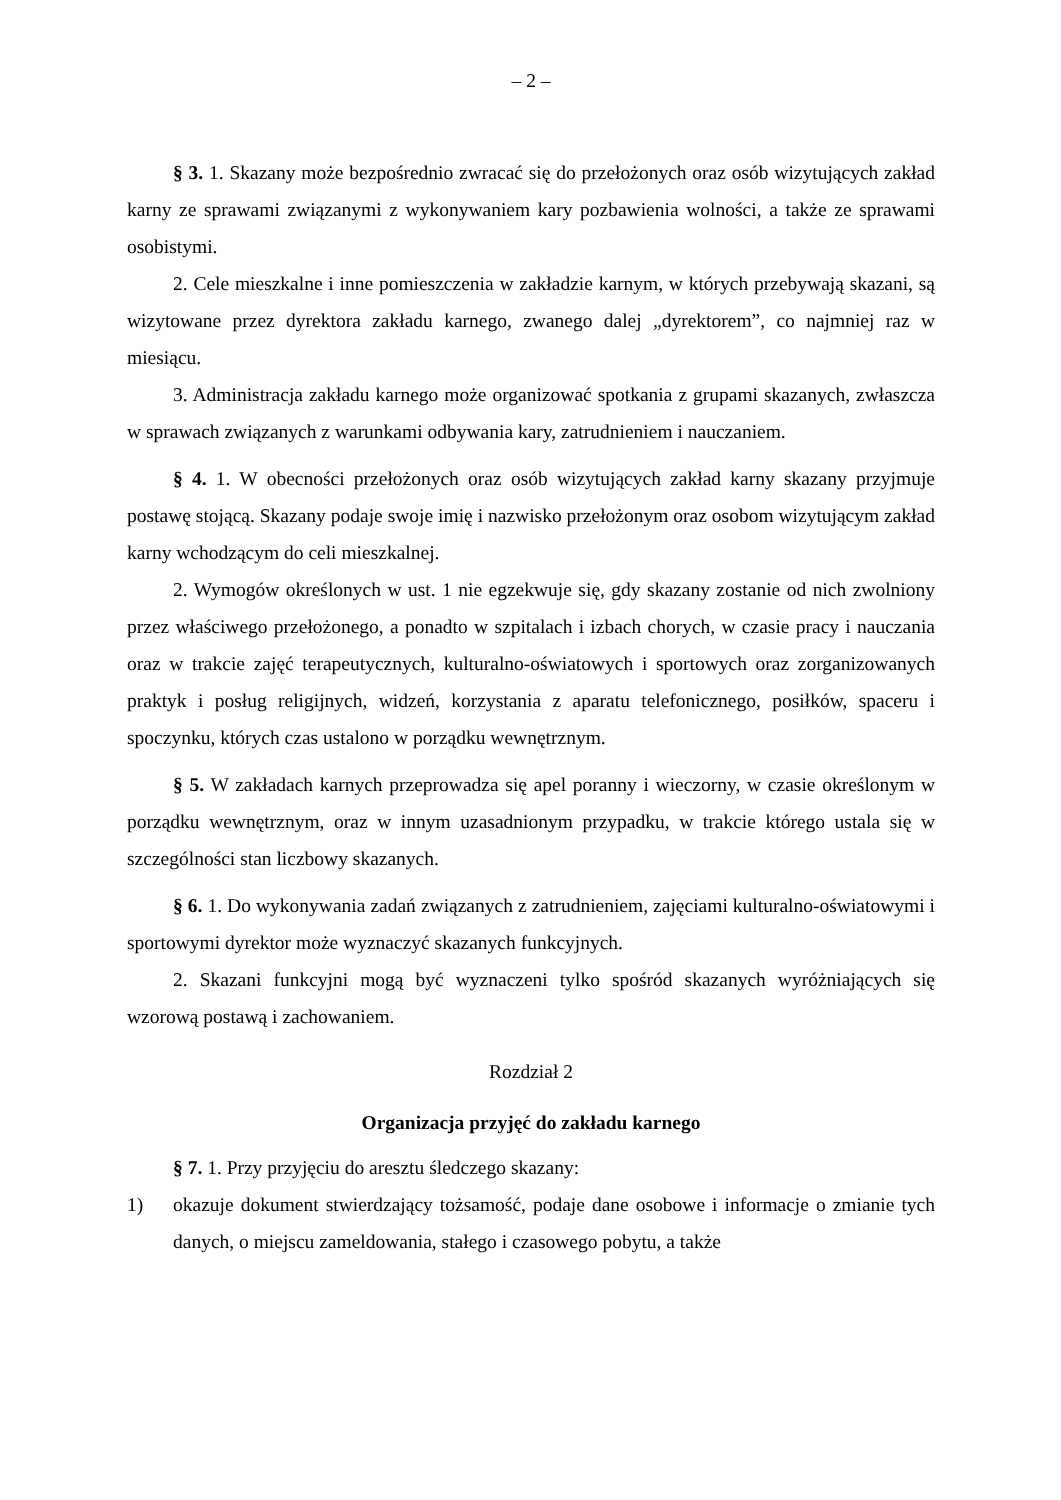– 2 –
§ 3. 1. Skazany może bezpośrednio zwracać się do przełożonych oraz osób wizytujących zakład karny ze sprawami związanymi z wykonywaniem kary pozbawienia wolności, a także ze sprawami osobistymi.
2. Cele mieszkalne i inne pomieszczenia w zakładzie karnym, w których przebywają skazani, są wizytowane przez dyrektora zakładu karnego, zwanego dalej „dyrektorem”, co najmniej raz w miesiącu.
3. Administracja zakładu karnego może organizować spotkania z grupami skazanych, zwłaszcza w sprawach związanych z warunkami odbywania kary, zatrudnieniem i nauczaniem.
§ 4. 1. W obecności przełożonych oraz osób wizytujących zakład karny skazany przyjmuje postawę stojącą. Skazany podaje swoje imię i nazwisko przełożonym oraz osobom wizytującym zakład karny wchodzącym do celi mieszkalnej.
2. Wymogów określonych w ust. 1 nie egzekwuje się, gdy skazany zostanie od nich zwolniony przez właściwego przełożonego, a ponadto w szpitalach i izbach chorych, w czasie pracy i nauczania oraz w trakcie zajęć terapeutycznych, kulturalno-oświatowych i sportowych oraz zorganizowanych praktyk i posług religijnych, widzeń, korzystania z aparatu telefonicznego, posiłków, spaceru i spoczynku, których czas ustalono w porządku wewnętrznym.
§ 5. W zakładach karnych przeprowadza się apel poranny i wieczorny, w czasie określonym w porządku wewnętrznym, oraz w innym uzasadnionym przypadku, w trakcie którego ustala się w szczególności stan liczbowy skazanych.
§ 6. 1. Do wykonywania zadań związanych z zatrudnieniem, zajęciami kulturalno-oświatowymi i sportowymi dyrektor może wyznaczyć skazanych funkcyjnych.
2. Skazani funkcyjni mogą być wyznaczeni tylko spośród skazanych wyróżniających się wzorową postawą i zachowaniem.
Rozdział 2
Organizacja przyjęć do zakładu karnego
§ 7. 1. Przy przyjęciu do aresztu śledczego skazany:
1) okazuje dokument stwierdzający tożsamość, podaje dane osobowe i informacje o zmianie tych danych, o miejscu zameldowania, stałego i czasowego pobytu, a także